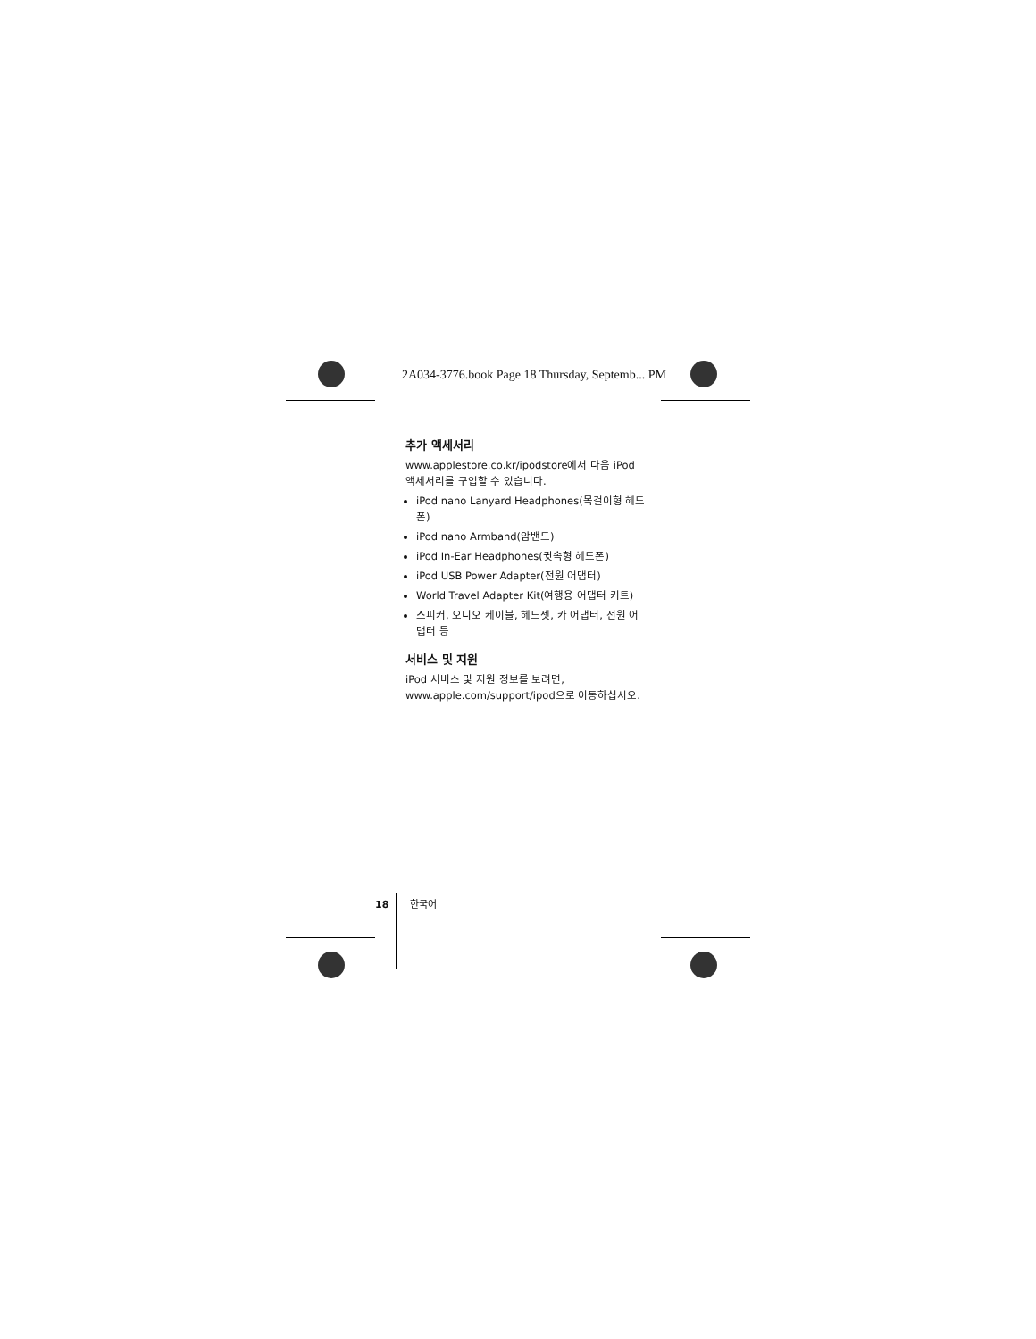2A034-3776.book Page 18 Thursday, Septemb... PM
추가 액세서리
www.applestore.co.kr/ipodstore에서 다음 iPod 액세서리를 구입할 수 있습니다.
iPod nano Lanyard Headphones(목걸이형 헤드폰)
iPod nano Armband(암밴드)
iPod In-Ear Headphones(귓속형 헤드폰)
iPod USB Power Adapter(전원 어댑터)
World Travel Adapter Kit(여행용 어댑터 키트)
스피커, 오디오 케이블, 헤드셋, 카 어댑터, 전원 어댑터 등
서비스 및 지원
iPod 서비스 및 지원 정보를 보려면, www.apple.com/support/ipod으로 이동하십시오.
18 한국어